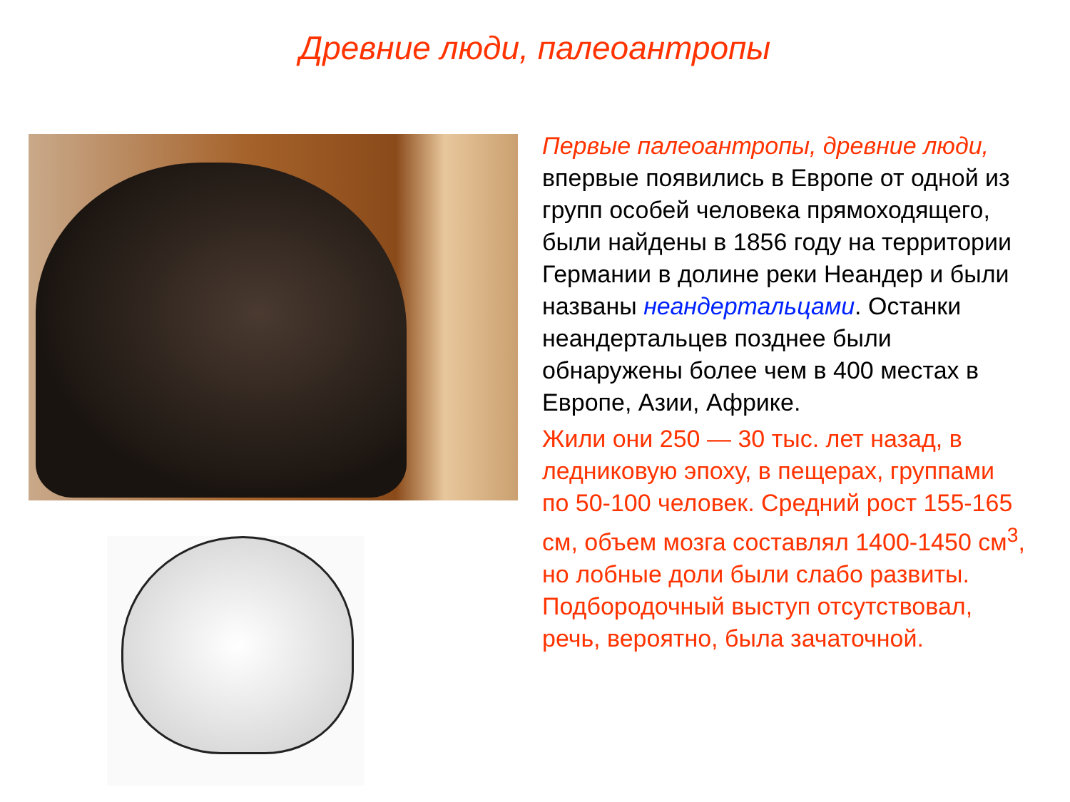Древние люди, палеоантропы
Первые палеоантропы, древние люди, впервые появились в Европе от одной из групп особей человека прямоходящего, были найдены в 1856 году на территории Германии в долине реки Неандер и были названы неандертальцами. Останки неандертальцев позднее были обнаружены более чем в 400 местах в Европе, Азии, Африке.
Жили они 250 — 30 тыс. лет назад, в ледниковую эпоху, в пещерах, группами по 50-100 человек. Средний рост 155-165 см, объем мозга составлял 1400-1450 см<sup>3</sup>, но лобные доли были слабо развиты. Подбородочный выступ отсутствовал, речь, вероятно, была зачаточной.